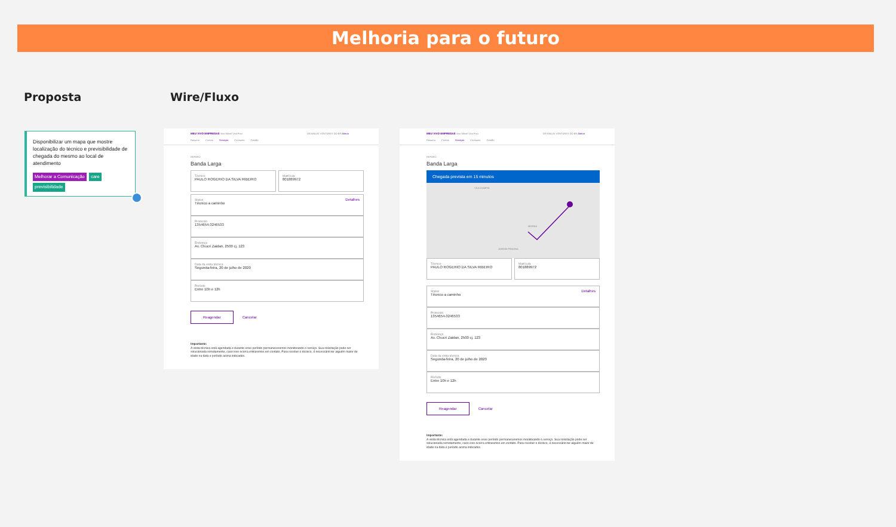Melhoria para o futuro
Proposta Wire/Fluxo
Disponibilizar um mapa que mostre localização do técnico e previsibilidade de chegada do mesmo ao local de atendimento
Melhorar a Comunicação care previsibilidade
MEU VIVO EMPRESAS Vivo Móvel Vivo Fixo
Resumo Contas Serviços Consumo Gestão
DEVANLAY VENTURES DO BR Alterar
REPARO
Banda Larga
Técnico
PAULO ROGERIO DA SILVA RIBEIRO
Matrícula
801889972
Detalhes
Status
Técnico a caminho
Protocolo
1354654-3246533
Endereço
Av. Chucri Zaidan, 2500 cj. 123
Data da visita técnica
Segunda-feira, 20 de julho de 2020
Período
Entre 10h e 12h
Reagendar Cancelar
Importante:
A visita técnica está agendada e durante esse período permaneceremos monitorando o serviço. Sua solicitação pode ser solucionada remotamente, caso isso ocorra entraremos em contato. Para receber o técnico, é necessário ter alguém maior de idade na data e período acima indicados.
MEU VIVO EMPRESAS Vivo Móvel Vivo Fixo
Resumo Contas Serviços Consumo Gestão
DEVANLAY VENTURES DO BR Alterar
REPARO
Banda Larga
Chegada prevista em 15 minutos
VILA OLIMPIA
MOEMA
JARDIM PRAIANA
Técnico
PAULO ROGERIO DA SILVA RIBEIRO
Matrícula
801889972
Detalhes
Status
Técnico a caminho
Protocolo
1354654-3246533
Endereço
Av. Chucri Zaidan, 2500 cj. 123
Data da visita técnica
Segunda-feira, 20 de julho de 2020
Período
Entre 10h e 12h
Reagendar Cancelar
Importante:
A visita técnica está agendada e durante esse período permaneceremos monitorando o serviço. Sua solicitação pode ser solucionada remotamente, caso isso ocorra entraremos em contato. Para receber o técnico, é necessário ter alguém maior de idade na data e período acima indicados.